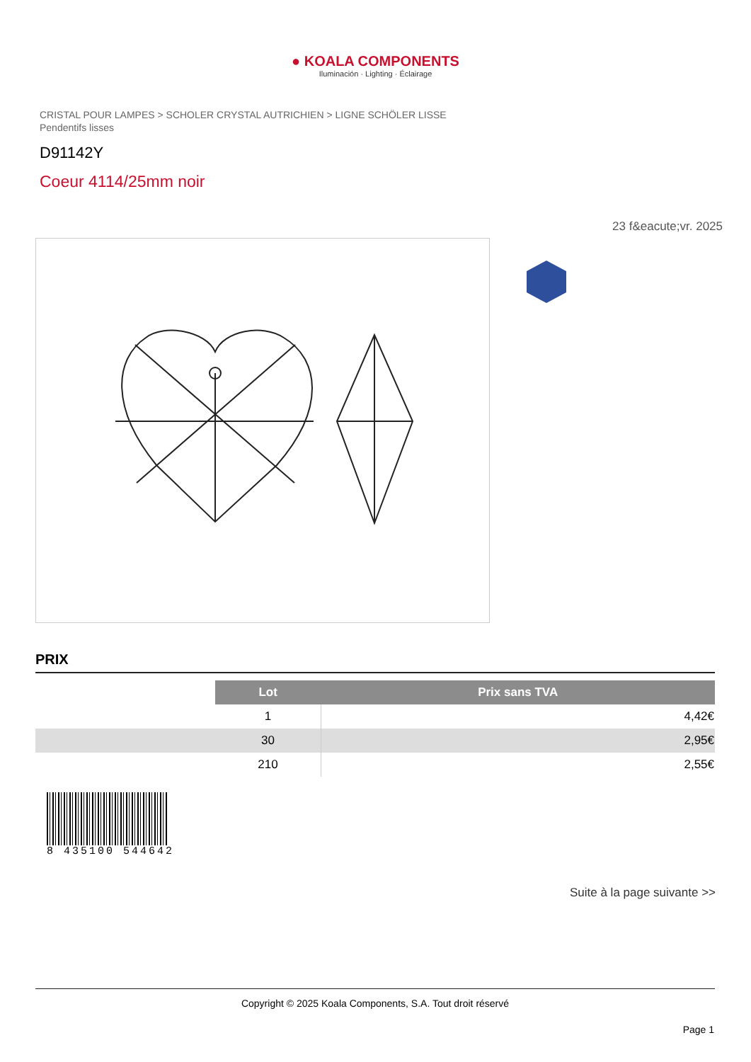● KOALA COMPONENTS
Iluminación · Lighting · Éclairage
CRISTAL POUR LAMPES > SCHOLER CRYSTAL AUTRICHIEN > LIGNE SCHÖLER LISSE
Pendentifs lisses
D91142Y
Coeur 4114/25mm noir
23 f&eacute;vr. 2025
PRIX
| | Lot | Prix sans TVA |
| | 1 | 4,42€ |
| | 30 | 2,95€ |
| | 210 | 2,55€ |
8 435100 544642
Suite à la page suivante >>
Copyright © 2025 Koala Components, S.A. Tout droit réservé
Page 1